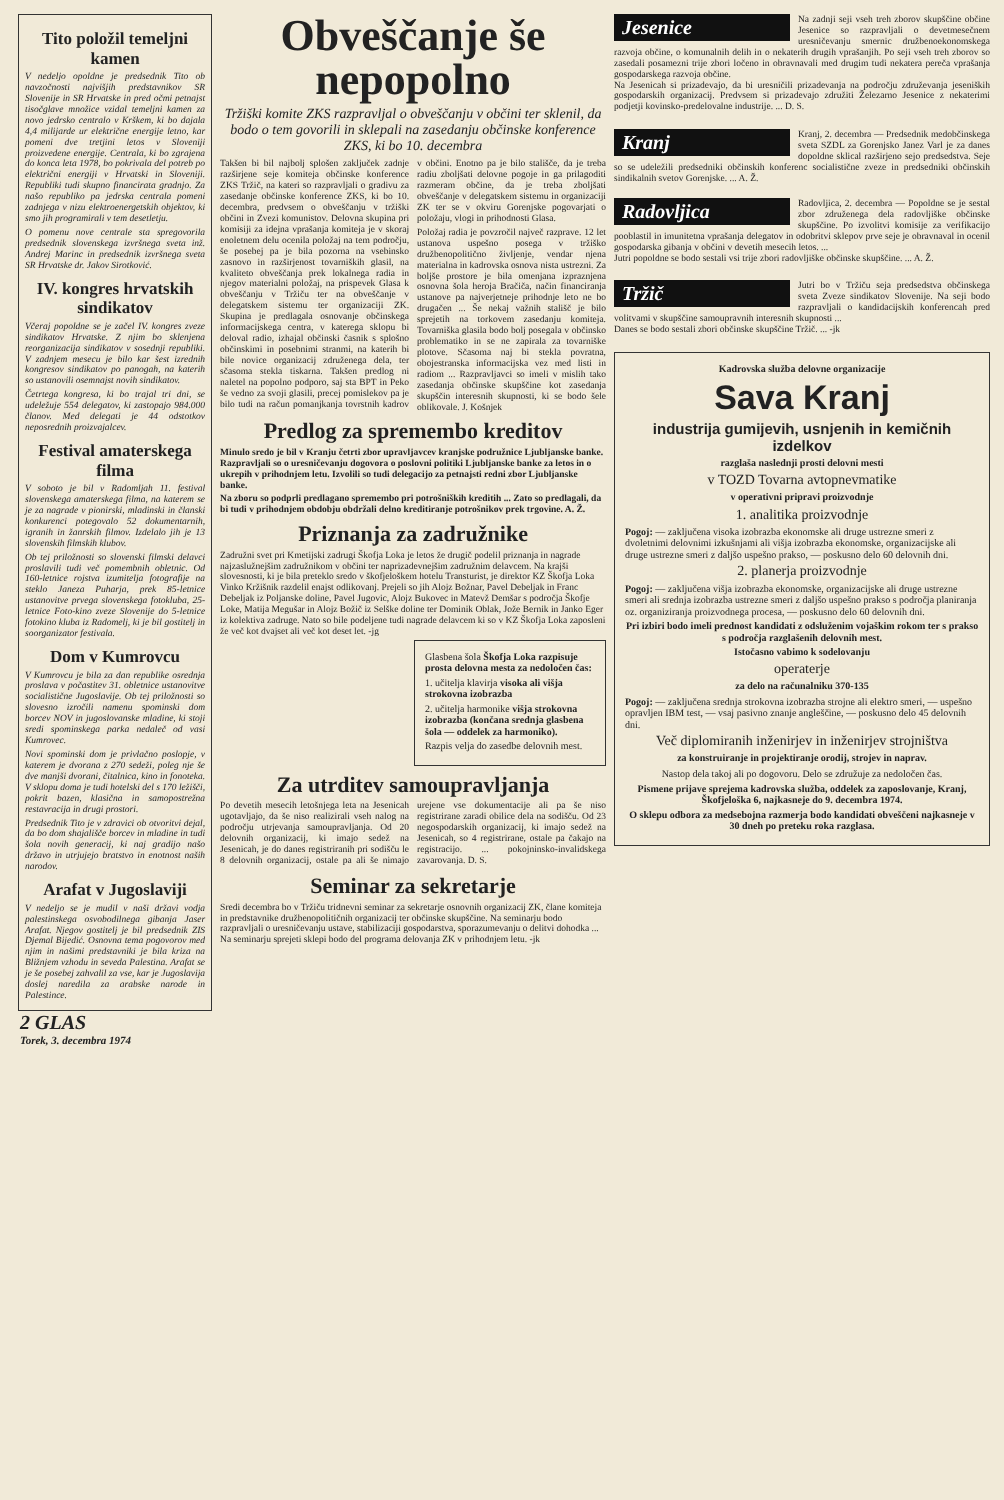Tito položil temeljni kamen
V nedeljo opoldne je predsednik Tito ob navzočnosti najvišjih predstavnikov SR Slovenije in SR Hrvatske in pred očmi petnajst tisočglave množice vzidal temeljni kamen za novo jedrsko centralo v Krškem, ki bo dajala 4,4 milijarde ur električne energije letno, kar pomeni dve tretjini letos v Sloveniji proizvedene energije. Centrala, ki bo zgrajena do konca leta 1978, bo pokrivala del potreb po električni energiji v Hrvatski in Sloveniji. Republiki tudi skupno financirata gradnjo. Za našo republiko pa jedrska centrala pomeni zadnjega v nizu elektroenergetskih objektov, ki smo jih programirali v tem desetletju.
O pomenu nove centrale sta spregovorila predsednik slovenskega izvršnega sveta inž. Andrej Marinc in predsednik izvršnega sveta SR Hrvatske dr. Jakov Sirotković.
IV. kongres hrvatskih sindikatov
Včeraj popoldne se je začel IV. kongres zveze sindikatov Hrvatske. Z njim bo sklenjena reorganizacija sindikatov v sosednji republiki. V zadnjem mesecu je bilo kar šest izrednih kongresov sindikatov po panogah, na katerih so ustanovili osemnajst novih sindikatov.
Četrtega kongresa, ki bo trajal tri dni, se udeležuje 554 delegatov, ki zastopajo 984.000 članov. Med delegati je 44 odstotkov neposrednih proizvajalcev.
Festival amaterskega filma
V soboto je bil v Radomljah 11. festival slovenskega amaterskega filma, na katerem se je za nagrade v pionirski, mladinski in članski konkurenci potegovalo 52 dokumentarnih, igranih in žanrskih filmov. Izdelalo jih je 13 slovenskih filmskih klubov.
Ob tej priložnosti so slovenski filmski delavci proslavili tudi več pomembnih obletnic. Od 160-letnice rojstva izumitelja fotografije na steklo Janeza Puharja, prek 85-letnice ustanovitve prvega slovenskega fotokluba, 25-letnice Foto-kino zveze Slovenije do 5-letnice fotokino kluba iz Radomelj, ki je bil gostitelj in soorganizator festivala.
Dom v Kumrovcu
V Kumrovcu je bila za dan republike osrednja proslava v počastitev 31. obletnice ustanovitve socialistične Jugoslavije. Ob tej priložnosti so slovesno izročili namenu spominski dom borcev NOV in jugoslovanske mladine, ki stoji sredi spominskega parka nedaleč od vasi Kumrovec.
Novi spominski dom je privlačno poslopje, v katerem je dvorana z 270 sedeži, poleg nje še dve manjši dvorani, čitalnica, kino in fonoteka. V sklopu doma je tudi hotelski del s 170 ležišči, pokrit bazen, klasična in samopostrežna restavracija in drugi prostori.
Predsednik Tito je v zdravici ob otvoritvi dejal, da bo dom shajališče borcev in mladine in tudi šola novih generacij, ki naj gradijo našo državo in utrjujejo bratstvo in enotnost naših narodov.
Arafat v Jugoslaviji
V nedeljo se je mudil v naši državi vodja palestinskega osvobodilnega gibanja Jaser Arafat. Njegov gostitelj je bil predsednik ZIS Djemal Bijedić. Osnovna tema pogovorov med njim in našimi predstavniki je bila kriza na Bližnjem vzhodu in seveda Palestina. Arafat se je še posebej zahvalil za vse, kar je Jugoslavija doslej naredila za arabske narode in Palestince.
Obveščanje še nepopolno
Tržiški komite ZKS razpravljal o obveščanju v občini ter sklenil, da bodo o tem govorili in sklepali na zasedanju občinske konference ZKS, ki bo 10. decembra
Takšen bi bil najbolj splošen zaključek zadnje razširjene seje komiteja občinske konference ZKS Tržič, na kateri so razpravljali o gradivu za zasedanje občinske konference ZKS, ki bo 10. decembra, predvsem o obveščanju v tržiški občini in Zvezi komunistov. Delovna skupina pri komisiji za idejna vprašanja komiteja je v skoraj enoletnem delu ocenila položaj na tem področju, še posebej pa je bila pozorna na vsebinsko zasnovo in razširjenost tovarniških glasil, na kvaliteto obveščanja prek lokalnega radia in njegov materialni položaj, na prispevek Glasa k obveščanju v Tržiču ter na obveščanje v delegatskem sistemu ter organizaciji ZK. Skupina je predlagala osnovanje občinskega informacijskega centra, v katerega sklopu bi deloval radio, izhajal občinski časnik s splošno občinskimi in posebnimi stranmi, na katerih bi bile novice organizacij združenega dela, ter sčasoma stekla tiskarna. Takšen predlog ni naletel na popolno podporo, saj sta BPT in Peko še vedno za svoji glasili, precej pomislekov pa je bilo tudi na račun pomanjkanja tovrstnih kadrov v občini. Enotno pa je bilo stališče, da je treba radiu zboljšati delovne pogoje in ga prilagoditi razmeram občine, da je treba zboljšati obveščanje v delegatskem sistemu in organizaciji ZK ter se v okviru Gorenjske pogovarjati o položaju, vlogi in prihodnosti Glasa.
Položaj radia je povzročil največ razprave. 12 let ustanova uspešno posega v tržiško družbenopolitično življenje, vendar njena materialna in kadrovska osnova nista ustrezni. Za boljše prostore je bila omenjana izpraznjena osnovna šola heroja Bračiča, način financiranja ustanove pa najverjetneje prihodnje leto ne bo drugačen ... Še nekaj važnih stališč je bilo sprejetih na torkovem zasedanju komiteja. Tovarniška glasila bodo bolj posegala v občinsko problematiko in se ne zapirala za tovarniške plotove. Sčasoma naj bi stekla povratna, obojestranska informacijska vez med listi in radiom ... Razpravljavci so imeli v mislih tako zasedanja občinske skupščine kot zasedanja skupščin interesnih skupnosti, ki se bodo šele oblikovale. J. Košnjek
Predlog za spremembo kreditov
Minulo sredo je bil v Kranju četrti zbor upravljavcev kranjske podružnice Ljubljanske banke. Razpravljali so o uresničevanju dogovora o poslovni politiki Ljubljanske banke za letos in o ukrepih v prihodnjem letu. Izvolili so tudi delegacijo za petnajsti redni zbor Ljubljanske banke.
Na zboru so podprli predlagano spremembo pri potrošniških kreditih ... Zato so predlagali, da bi tudi v prihodnjem obdobju obdržali delno kreditiranje potrošnikov prek trgovine. A. Ž.
Priznanja za zadružnike
Zadružni svet pri Kmetijski zadrugi Škofja Loka je letos že drugič podelil priznanja in nagrade najzaslužnejšim zadružnikom v občini ter naprizadevnejšim zadružnim delavcem. Na krajši slovesnosti, ki je bila preteklo sredo v škofjeloškem hotelu Transturist, je direktor KZ Škofja Loka Vinko Kržišnik razdelil enajst odlikovanj. Prejeli so jih Alojz Božnar, Pavel Debeljak in Franc Debeljak iz Poljanske doline, Pavel Jugovic, Alojz Bukovec in Matevž Demšar s področja Škofje Loke, Matija Megušar in Alojz Božič iz Selške doline ter Dominik Oblak, Jože Bernik in Janko Eger iz kolektiva zadruge. Nato so bile podeljene tudi nagrade delavcem ki so v KZ Škofja Loka zaposleni že več kot dvajset ali več kot deset let. -jg
Glasbena šola Škofja Loka razpisuje prosta delovna mesta za nedoločen čas:
1. učitelja klavirja visoka ali višja strokovna izobrazba
2. učitelja harmonike višja strokovna izobrazba (končana srednja glasbena šola — oddelek za harmoniko).
Razpis velja do zasedbe delovnih mest.
Za utrditev samoupravljanja
Po devetih mesecih letošnjega leta na Jesenicah ugotavljajo, da še niso realizirali vseh nalog na področju utrjevanja samoupravljanja. Od 20 delovnih organizacij, ki imajo sedež na Jesenicah, je do danes registriranih pri sodišču le 8 delovnih organizacij, ostale pa ali še nimajo urejene vse dokumentacije ali pa še niso registrirane zaradi obilice dela na sodišču. Od 23 negospodarskih organizacij, ki imajo sedež na Jesenicah, so 4 registrirane, ostale pa čakajo na registracijo. ... pokojninsko-invalidskega zavarovanja. D. S.
Seminar za sekretarje
Sredi decembra bo v Tržiču tridnevni seminar za sekretarje osnovnih organizacij ZK, člane komiteja in predstavnike družbenopolitičnih organizacij ter občinske skupščine. Na seminarju bodo razpravljali o uresničevanju ustave, stabilizaciji gospodarstva, sporazumevanju o delitvi dohodka ... Na seminarju sprejeti sklepi bodo del programa delovanja ZK v prihodnjem letu. -jk
Jesenice Na zadnji seji vseh treh zborov skupščine občine Jesenice so razpravljali o devetmesečnem uresničevanju smernic družbenoekonomskega razvoja občine, o komunalnih delih in o nekaterih drugih vprašanjih. Po seji vseh treh zborov so zasedali posamezni trije zbori ločeno in obravnavali med drugim tudi nekatera pereča vprašanja gospodarskega razvoja občine.
Na Jesenicah si prizadevajo, da bi uresničili prizadevanja na področju združevanja jeseniških gospodarskih organizacij. Predvsem si prizadevajo združiti Železarno Jesenice z nekaterimi podjetji kovinsko-predelovalne industrije. ... D. S.
Kranj Kranj, 2. decembra — Predsednik medobčinskega sveta SZDL za Gorenjsko Janez Varl je za danes dopoldne sklical razširjeno sejo predsedstva. Seje so se udeležili predsedniki občinskih konferenc socialistične zveze in predsedniki občinskih sindikalnih svetov Gorenjske. ... A. Ž.
Radovljica Radovljica, 2. decembra — Popoldne se je sestal zbor združenega dela radovljiške občinske skupščine. Po izvolitvi komisije za verifikacijo pooblastil in imunitetna vprašanja delegatov in odobritvi sklepov prve seje je obravnaval in ocenil gospodarska gibanja v občini v devetih mesecih letos. ...
Jutri popoldne se bodo sestali vsi trije zbori radovljiške občinske skupščine. ... A. Ž.
Tržič Jutri bo v Tržiču seja predsedstva občinskega sveta Zveze sindikatov Slovenije. Na seji bodo razpravljali o kandidacijskih konferencah pred volitvami v skupščine samoupravnih interesnih skupnosti ...
Danes se bodo sestali zbori občinske skupščine Tržič. ... -jk
Kadrovska služba delovne organizacije
Sava Kranj
industrija gumijevih, usnjenih in kemičnih izdelkov
razglaša naslednji prosti delovni mesti
v TOZD Tovarna avtopnevmatike
v operativni pripravi proizvodnje
1. analitika proizvodnje
Pogoj: — zaključena visoka izobrazba ekonomske ali druge ustrezne smeri z dvoletnimi delovnimi izkušnjami ali višja izobrazba ekonomske, organizacijske ali druge ustrezne smeri z daljšo uspešno prakso, — poskusno delo 60 delovnih dni.
2. planerja proizvodnje
Pogoj: — zaključena višja izobrazba ekonomske, organizacijske ali druge ustrezne smeri ali srednja izobrazba ustrezne smeri z daljšo uspešno prakso s področja planiranja oz. organiziranja proizvodnega procesa, — poskusno delo 60 delovnih dni.
Pri izbiri bodo imeli prednost kandidati z odsluženim vojaškim rokom ter s prakso s področja razglašenih delovnih mest.
Istočasno vabimo k sodelovanju
operaterje
za delo na računalniku 370-135
Pogoj: — zaključena srednja strokovna izobrazba strojne ali elektro smeri, — uspešno opravljen IBM test, — vsaj pasivno znanje angleščine, — poskusno delo 45 delovnih dni.
Več diplomiranih inženirjev in inženirjev strojništva
za konstruiranje in projektiranje orodij, strojev in naprav.
Nastop dela takoj ali po dogovoru. Delo se združuje za nedoločen čas.
Pismene prijave sprejema kadrovska služba, oddelek za zaposlovanje, Kranj, Škofjeloška 6, najkasneje do 9. decembra 1974.
O sklepu odbora za medsebojna razmerja bodo kandidati obveščeni najkasneje v 30 dneh po preteku roka razglasa.
2 GLAS
Torek, 3. decembra 1974